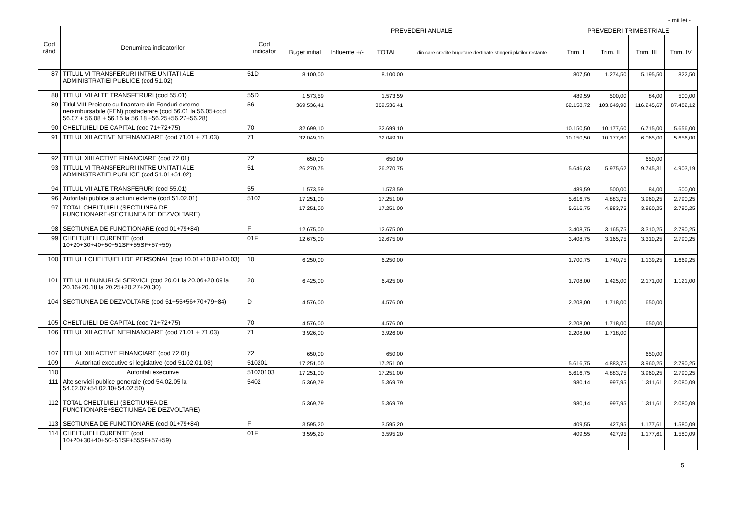- mii lei -
| Cod rând | Denumirea indicatorilor | Cod indicator | PREVEDERI ANUALE | | | | PREVEDERI TRIMESTRIALE | | | |
| --- | --- | --- | --- | --- | --- | --- | --- | --- | --- | --- |
| | | | Buget initial | Influente +/- | TOTAL | din care credite bugetare destinate stingerii platilor restante | Trim. I | Trim. II | Trim. III | Trim. IV |
| 87 | TITLUL VI TRANSFERURI INTRE UNITATI ALE ADMINISTRATIEI PUBLICE (cod 51.02) | 51D | 8.100,00 | | 8.100,00 | | 807,50 | 1.274,50 | 5.195,50 | 822,50 |
| 88 | TITLUL VII ALTE TRANSFERURI (cod 55.01) | 55D | 1.573,59 | | 1.573,59 | | 489,59 | 500,00 | 84,00 | 500,00 |
| 89 | Titlul VIII Proiecte cu finantare din Fonduri externe nerambursabile (FEN) postaderare (cod 56.01 la 56.05+cod 56.07 + 56.08 + 56.15 la 56.18 +56.25+56.27+56.28) | 56 | 369.536,41 | | 369.536,41 | | 62.158,72 | 103.649,90 | 116.245,67 | 87.482,12 |
| 90 | CHELTUIELI DE CAPITAL (cod 71+72+75) | 70 | 32.699,10 | | 32.699,10 | | 10.150,50 | 10.177,60 | 6.715,00 | 5.656,00 |
| 91 | TITLUL XII ACTIVE NEFINANCIARE (cod 71.01 + 71.03) | 71 | 32.049,10 | | 32.049,10 | | 10.150,50 | 10.177,60 | 6.065,00 | 5.656,00 |
| 92 | TITLUL XIII ACTIVE FINANCIARE (cod 72.01) | 72 | 650,00 | | 650,00 | | | | 650,00 | |
| 93 | TITLUL VI TRANSFERURI INTRE UNITATI ALE ADMINISTRATIEI PUBLICE (cod 51.01+51.02) | 51 | 26.270,75 | | 26.270,75 | | 5.646,63 | 5.975,62 | 9.745,31 | 4.903,19 |
| 94 | TITLUL VII ALTE TRANSFERURI (cod 55.01) | 55 | 1.573,59 | | 1.573,59 | | 489,59 | 500,00 | 84,00 | 500,00 |
| 96 | Autoritati publice si actiuni externe (cod 51.02.01) | 5102 | 17.251,00 | | 17.251,00 | | 5.616,75 | 4.883,75 | 3.960,25 | 2.790,25 |
| 97 | TOTAL CHELTUIELI (SECTIUNEA DE FUNCTIONARE+SECTIUNEA DE DEZVOLTARE) | | 17.251,00 | | 17.251,00 | | 5.616,75 | 4.883,75 | 3.960,25 | 2.790,25 |
| 98 | SECTIUNEA DE FUNCTIONARE (cod 01+79+84) | F | 12.675,00 | | 12.675,00 | | 3.408,75 | 3.165,75 | 3.310,25 | 2.790,25 |
| 99 | CHELTUIELI CURENTE (cod 10+20+30+40+50+51SF+55SF+57+59) | 01F | 12.675,00 | | 12.675,00 | | 3.408,75 | 3.165,75 | 3.310,25 | 2.790,25 |
| 100 | TITLUL I CHELTUIELI DE PERSONAL (cod 10.01+10.02+10.03) | 10 | 6.250,00 | | 6.250,00 | | 1.700,75 | 1.740,75 | 1.139,25 | 1.669,25 |
| 101 | TITLUL II BUNURI SI SERVICII (cod 20.01 la 20.06+20.09 la 20.16+20.18 la 20.25+20.27+20.30) | 20 | 6.425,00 | | 6.425,00 | | 1.708,00 | 1.425,00 | 2.171,00 | 1.121,00 |
| 104 | SECTIUNEA DE DEZVOLTARE (cod 51+55+56+70+79+84) | D | 4.576,00 | | 4.576,00 | | 2.208,00 | 1.718,00 | 650,00 | |
| 105 | CHELTUIELI DE CAPITAL (cod 71+72+75) | 70 | 4.576,00 | | 4.576,00 | | 2.208,00 | 1.718,00 | 650,00 | |
| 106 | TITLUL XII ACTIVE NEFINANCIARE (cod 71.01 + 71.03) | 71 | 3.926,00 | | 3.926,00 | | 2.208,00 | 1.718,00 | | |
| 107 | TITLUL XIII ACTIVE FINANCIARE (cod 72.01) | 72 | 650,00 | | 650,00 | | | | 650,00 | |
| 109 | Autoritati executive si legislative (cod 51.02.01.03) | 510201 | 17.251,00 | | 17.251,00 | | 5.616,75 | 4.883,75 | 3.960,25 | 2.790,25 |
| 110 | Autoritati executive | 51020103 | 17.251,00 | | 17.251,00 | | 5.616,75 | 4.883,75 | 3.960,25 | 2.790,25 |
| 111 | Alte servicii publice generale (cod 54.02.05 la 54.02.07+54.02.10+54.02.50) | 5402 | 5.369,79 | | 5.369,79 | | 980,14 | 997,95 | 1.311,61 | 2.080,09 |
| 112 | TOTAL CHELTUIELI (SECTIUNEA DE FUNCTIONARE+SECTIUNEA DE DEZVOLTARE) | | 5.369,79 | | 5.369,79 | | 980,14 | 997,95 | 1.311,61 | 2.080,09 |
| 113 | SECTIUNEA DE FUNCTIONARE (cod 01+79+84) | F | 3.595,20 | | 3.595,20 | | 409,55 | 427,95 | 1.177,61 | 1.580,09 |
| 114 | CHELTUIELI CURENTE (cod 10+20+30+40+50+51SF+55SF+57+59) | 01F | 3.595,20 | | 3.595,20 | | 409,55 | 427,95 | 1.177,61 | 1.580,09 |
5